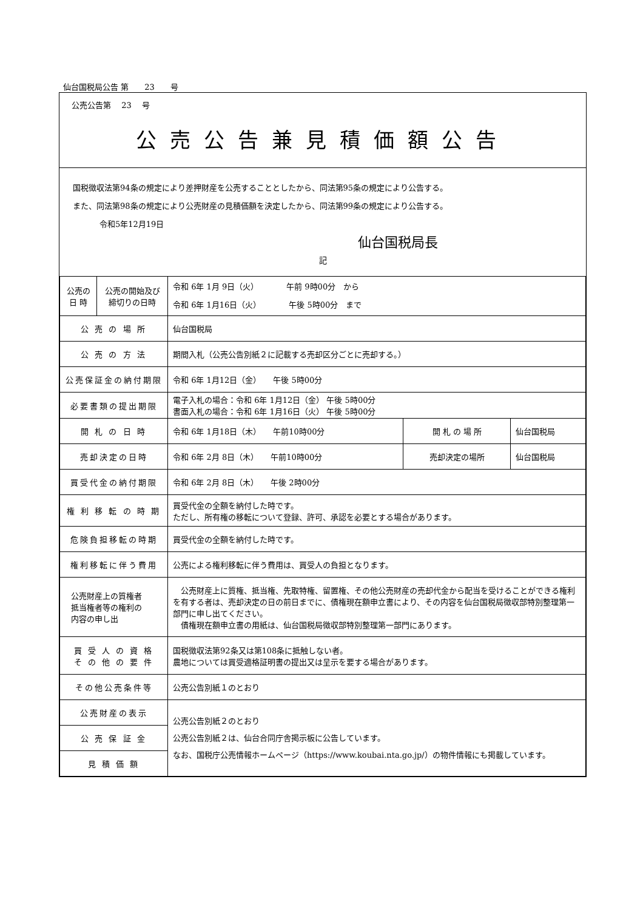仙台国税局公告 第　　23　　号
公売公告第　 23　 号
公売公告兼見積価額公告
国税徴収法第94条の規定により差押財産を公売することとしたから、同法第95条の規定により公告する。
また、同法第98条の規定により公売財産の見積価額を決定したから、同法第99条の規定により公告する。
令和5年12月19日
仙台国税局長
記
| 公売の 日 時 | 公売の開始及び 締切りの日時 | 令和 6年 1月 9日（火） 午前 9時00分 から 令和 6年 1月16日（火） 午後 5時00分 まで | | |
| 公 売 の 場 所 | | 仙台国税局 | | |
| 公 売 の 方 法 | | 期間入札（公売公告別紙２に記載する売却区分ごとに売却する。） | | |
| 公売保証金の納付期限 | | 令和 6年 1月12日（金） 午後 5時00分 | | |
| 必要書類の提出期限 | | 電子入札の場合：令和 6年 1月12日（金） 午後 5時00分 書面入札の場合：令和 6年 1月16日（火） 午後 5時00分 | | |
| 開 札 の 日 時 | | 令和 6年 1月18日（木） 午前10時00分 | 開 札 の 場 所 | 仙台国税局 |
| 売却決定の日時 | | 令和 6年 2月 8日（木） 午前10時00分 | 売却決定の場所 | 仙台国税局 |
| 買受代金の納付期限 | | 令和 6年 2月 8日（木） 午後 2時00分 | | |
| 権 利 移 転 の 時 期 | | 買受代金の全額を納付した時です。 ただし、所有権の移転について登録、許可、承認を必要とする場合があります。 | | |
| 危険負担移転の時期 | | 買受代金の全額を納付した時です。 | | |
| 権利移転に伴う費用 | | 公売による権利移転に伴う費用は、買受人の負担となります。 | | |
| 公売財産上の質権者 抵当権者等の権利の 内容の申し出 | | 公売財産上に質権、抵当権、先取特権、留置権、その他公売財産の売却代金から配当を受けることができる権利を有する者は、売却決定の日の前日までに、債権現在額申立書により、その内容を仙台国税局徴収部特別整理第一部門に申し出てください。 債権現在額申立書の用紙は、仙台国税局徴収部特別整理第一部門にあります。 | | |
| 買 受 人 の 資 格 そ の 他 の 要 件 | | 国税徴収法第92条又は第108条に抵触しない者。 農地については買受適格証明書の提出又は呈示を要する場合があります。 | | |
| その他公売条件等 | | 公売公告別紙１のとおり | | |
| 公売財産の表示 | | 公売公告別紙２のとおり 公売公告別紙２は、仙台合同庁舎掲示板に公告しています。 なお、国税庁公売情報ホームページ（https://www.koubai.nta.go.jp/）の物件情報にも掲載しています。 | | |
| 公 売 保 証 金 | | | | |
| 見 積 価 額 | | | | |